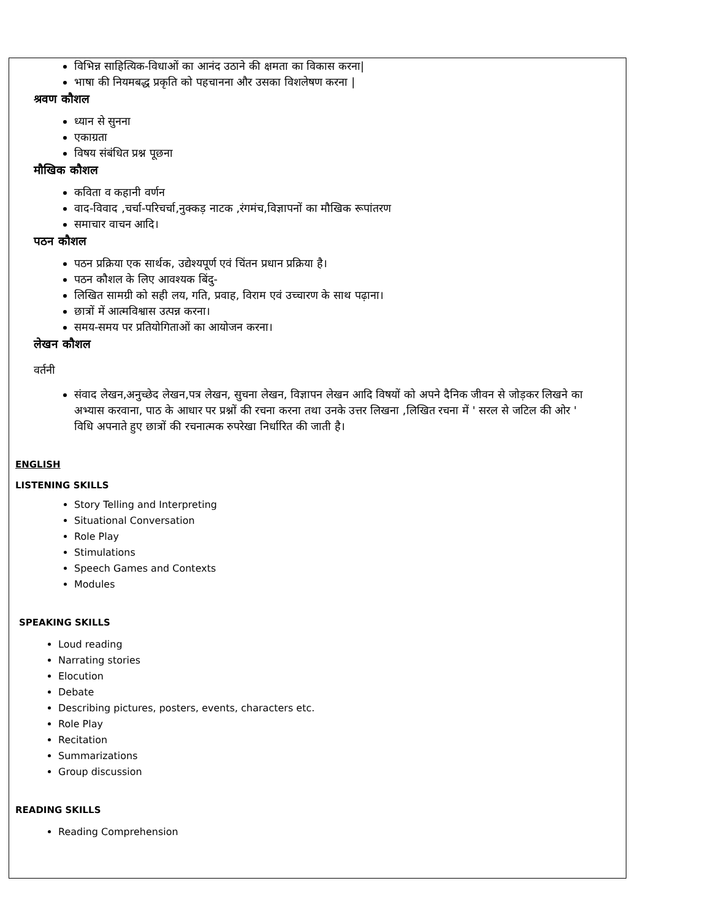विभिन्न साहित्यिक-विधाओं का आनंद उठाने की क्षमता का विकास करना|
भाषा की नियमबद्ध प्रकृति को पहचानना और उसका विशलेषण करना |
श्रवण कौशल
ध्यान से सुनना
एकाग्रता
विषय संबंधित प्रश्न पूछना
मौखिक कौशल
कविता व कहानी वर्णन
वाद-विवाद ,चर्चा-परिचर्चा,नुक्कड़ नाटक ,रंगमंच,विज्ञापनों का मौखिक रूपांतरण
समाचार वाचन आदि।
पठन कौशल
पठन प्रक्रिया एक सार्थक, उद्येश्यपूर्ण एवं चिंतन प्रधान प्रक्रिया है।
पठन कौशल के लिए आवश्यक बिंदु-
लिखित सामग्री को सही लय, गति, प्रवाह, विराम एवं उच्चारण के साथ पढ़ाना।
छात्रों में आत्मविश्वास उत्पन्न करना।
समय-समय पर प्रतियोगिताओं का आयोजन करना।
लेखन कौशल
वर्तनी
संवाद लेखन,अनुच्छेद लेखन,पत्र लेखन, सुचना लेखन, विज्ञापन लेखन आदि विषयों को अपने दैनिक जीवन से जोड़कर लिखने का अभ्यास करवाना, पाठ के आधार पर प्रश्नों की रचना करना तथा उनके उत्तर लिखना ,लिखित रचना में ' सरल से जटिल की ओर ' विधि अपनाते हुए छात्रों की रचनात्मक रुपरेखा निर्धारित की जाती है।
ENGLISH
LISTENING SKILLS
Story Telling and Interpreting
Situational Conversation
Role Play
Stimulations
Speech Games and Contexts
Modules
SPEAKING SKILLS
Loud reading
Narrating stories
Elocution
Debate
Describing pictures, posters, events, characters etc.
Role Play
Recitation
Summarizations
Group discussion
READING SKILLS
Reading Comprehension